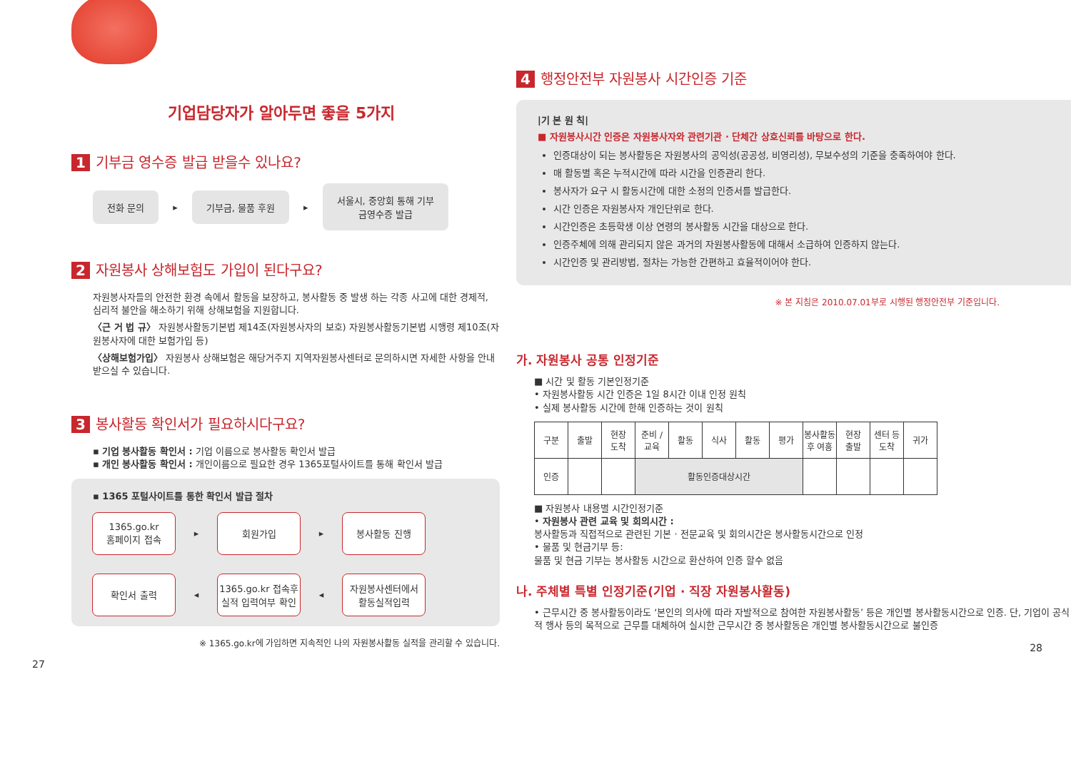기업담당자가 알아두면 좋을 5가지
1 기부금 영수증 발급 받을수 있나요?
전화 문의
▸
기부금, 물품 후원
▸
서울시, 중앙회 통해 기부
금영수증 발급
2 자원봉사 상해보험도 가입이 된다구요?
자원봉사자들의 안전한 환경 속에서 활동을 보장하고, 봉사활동 중 발생 하는 각종 사고에 대한 경제적, 심리적 불안을 해소하기 위해 상해보험을 지원합니다.
〈근 거 법 규〉 자원봉사활동기본법 제14조(자원봉사자의 보호) 자원봉사활동기본법 시행령 제10조(자원봉사자에 대한 보험가입 등)
〈상해보험가입〉 자원봉사 상해보험은 해당거주지 지역자원봉사센터로 문의하시면 자세한 사항을 안내 받으실 수 있습니다.
3 봉사활동 확인서가 필요하시다구요?
▪ 기업 봉사활동 확인서 : 기업 이름으로 봉사활동 확인서 발급
▪ 개인 봉사활동 확인서 : 개인이름으로 필요한 경우 1365포털사이트를 통해 확인서 발급
▪ 1365 포털사이트를 통한 확인서 발급 절차
1365.go.kr
홈페이지 접속
▸
회원가입
▸
봉사활동 진행
확인서 출력
◂
1365.go.kr 접속후
실적 입력여부 확인
◂
자원봉사센터에서
활동실적입력
※ 1365.go.kr에 가입하면 지속적인 나의 자원봉사활동 실적을 관리할 수 있습니다.
27
4 행정안전부 자원봉사 시간인증 기준
|기 본 원 칙|
■ 자원봉사시간 인증은 자원봉사자와 관련기관 · 단체간 상호신뢰를 바탕으로 한다.
인증대상이 되는 봉사활동은 자원봉사의 공익성(공공성, 비영리성), 무보수성의 기준을 충족하여야 한다.
매 활동별 혹은 누적시간에 따라 시간을 인증관리 한다.
봉사자가 요구 시 활동시간에 대한 소정의 인증서를 발급한다.
시간 인증은 자원봉사자 개인단위로 한다.
시간인증은 초등학생 이상 연령의 봉사활동 시간을 대상으로 한다.
인증주체에 의해 관리되지 않은 과거의 자원봉사활동에 대해서 소급하여 인증하지 않는다.
시간인증 및 관리방법, 절차는 가능한 간편하고 효율적이어야 한다.
※ 본 지침은 2010.07.01부로 시행된 행정안전부 기준입니다.
가. 자원봉사 공통 인정기준
■ 시간 및 활동 기본인정기준
• 자원봉사활동 시간 인증은 1일 8시간 이내 인정 원칙
• 실제 봉사활동 시간에 한해 인증하는 것이 원칙
| 구분 | 출발 | 현장 도착 | 준비 / 교육 | 활동 | 식사 | 활동 | 평가 | 봉사활동 후 여흥 | 현장 출발 | 센터 등 도착 | 귀가 |
| 인증 | | | 활동인증대상시간 | | | | | | | | |
■ 자원봉사 내용별 시간인정기준
• 자원봉사 관련 교육 및 회의시간 :
봉사활동과 직접적으로 관련된 기본 · 전문교육 및 회의시간은 봉사활동시간으로 인정
• 물품 및 현금기부 등:
물품 및 현금 기부는 봉사활동 시간으로 환산하여 인증 할수 없음
나. 주체별 특별 인정기준(기업 · 직장 자원봉사활동)
• 근무시간 중 봉사활동이라도 ‘본인의 의사에 따라 자발적으로 참여한 자원봉사활동’ 등은 개인별 봉사활동시간으로 인증. 단, 기업이 공식적 행사 등의 목적으로 근무를 대체하여 실시한 근무시간 중 봉사활동은 개인별 봉사활동시간으로 불인증
28